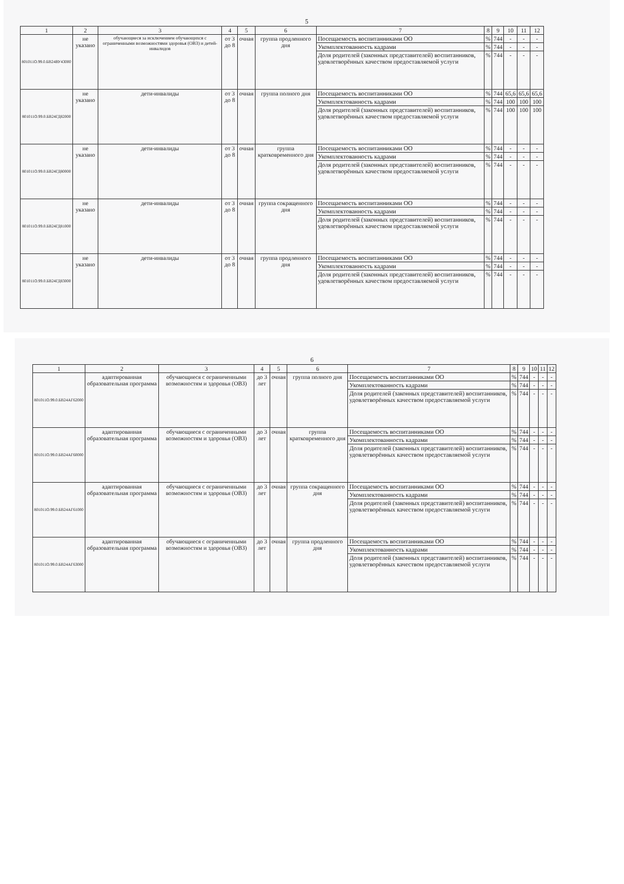5
| 1 | 2 | 3 | 4 | 5 | 6 | 7 | 8 | 9 | 10 | 11 | 12 |
| --- | --- | --- | --- | --- | --- | --- | --- | --- | --- | --- | --- |
| 801011О.99.0.БВ24ВУ43000 | не указано | обучающиеся за исключением обучающихся с ограниченными возможностями здоровья (ОВЗ) и детей-инвалидов | от 3 до 8 | очная | группа продленного дня | Посещаемость воспитанниками ОО | % | 744 | - | - | - |
| | | | | | | Укомплектованность кадрами | % | 744 | - | - | - |
| | | | | | | Доля родителей (законных представителей) воспитанников, удовлетворённых качеством предоставляемой услуги | % | 744 | - | - | - |
| 801011О.99.0.БВ24ГД82000 | не указано | дети-инвалиды | от 3 до 8 | очная | группа полного дня | Посещаемость воспитанниками ОО | % | 744 | 65,6 | 65,6 | 65,6 |
| | | | | | | Укомплектованность кадрами | % | 744 | 100 | 100 | 100 |
| | | | | | | Доля родителей (законных представителей) воспитанников, удовлетворённых качеством предоставляемой услуги | % | 744 | 100 | 100 | 100 |
| 801011О.99.0.БВ24ГД80000 | не указано | дети-инвалиды | от 3 до 8 | очная | группа кратковременного дня | Посещаемость воспитанниками ОО | % | 744 | - | - | - |
| | | | | | | Укомплектованность кадрами | % | 744 | - | - | - |
| | | | | | | Доля родителей (законных представителей) воспитанников, удовлетворённых качеством предоставляемой услуги | % | 744 | - | - | - |
| 801011О.99.0.БВ24ГД81000 | не указано | дети-инвалиды | от 3 до 8 | очная | группа сокращенного дня | Посещаемость воспитанниками ОО | % | 744 | - | - | - |
| | | | | | | Укомплектованность кадрами | % | 744 | - | - | - |
| | | | | | | Доля родителей (законных представителей) воспитанников, удовлетворённых качеством предоставляемой услуги | % | 744 | - | - | - |
| 801011О.99.0.БВ24ГД83000 | не указано | дети-инвалиды | от 3 до 8 | очная | группа продленного дня | Посещаемость воспитанниками ОО | % | 744 | - | - | - |
| | | | | | | Укомплектованность кадрами | % | 744 | - | - | - |
| | | | | | | Доля родителей (законных представителей) воспитанников, удовлетворённых качеством предоставляемой услуги | % | 744 | - | - | - |
6
| 1 | 2 | 3 | 4 | 5 | 6 | 7 | 8 | 9 | 10 | 11 | 12 |
| --- | --- | --- | --- | --- | --- | --- | --- | --- | --- | --- | --- |
| 801011О.99.0.БВ24АГ62000 | адаптированная образовательная программа | обучающиеся с ограниченными возможностям и здоровья (ОВЗ) | до 3 лет | очная | группа полного дня | Посещаемость воспитанниками ОО | % | 744 | - | - | - |
| | | | | | | Укомплектованность кадрами | % | 744 | - | - | - |
| | | | | | | Доля родителей (законных представителей) воспитанников, удовлетворённых качеством предоставляемой услуги | % | 744 | - | - | - |
| 801011О.99.0.БВ24АГ60000 | адаптированная образовательная программа | обучающиеся с ограниченными возможностям и здоровья (ОВЗ) | до 3 лет | очная | группа кратковременного дня | Посещаемость воспитанниками ОО | % | 744 | - | - | - |
| | | | | | | Укомплектованность кадрами | % | 744 | - | - | - |
| | | | | | | Доля родителей (законных представителей) воспитанников, удовлетворённых качеством предоставляемой услуги | % | 744 | - | - | - |
| 801011О.99.0.БВ24АГ61000 | адаптированная образовательная программа | обучающиеся с ограниченными возможностям и здоровья (ОВЗ) | до 3 лет | очная | группа сокращенного дня | Посещаемость воспитанниками ОО | % | 744 | - | - | - |
| | | | | | | Укомплектованность кадрами | % | 744 | - | - | - |
| | | | | | | Доля родителей (законных представителей) воспитанников, удовлетворённых качеством предоставляемой услуги | % | 744 | - | - | - |
| 801011О.99.0.БВ24АГ63000 | адаптированная образовательная программа | обучающиеся с ограниченными возможностям и здоровья (ОВЗ) | до 3 лет | очная | группа продленного дня | Посещаемость воспитанниками ОО | % | 744 | - | - | - |
| | | | | | | Укомплектованность кадрами | % | 744 | - | - | - |
| | | | | | | Доля родителей (законных представителей) воспитанников, удовлетворённых качеством предоставляемой услуги | % | 744 | - | - | - |